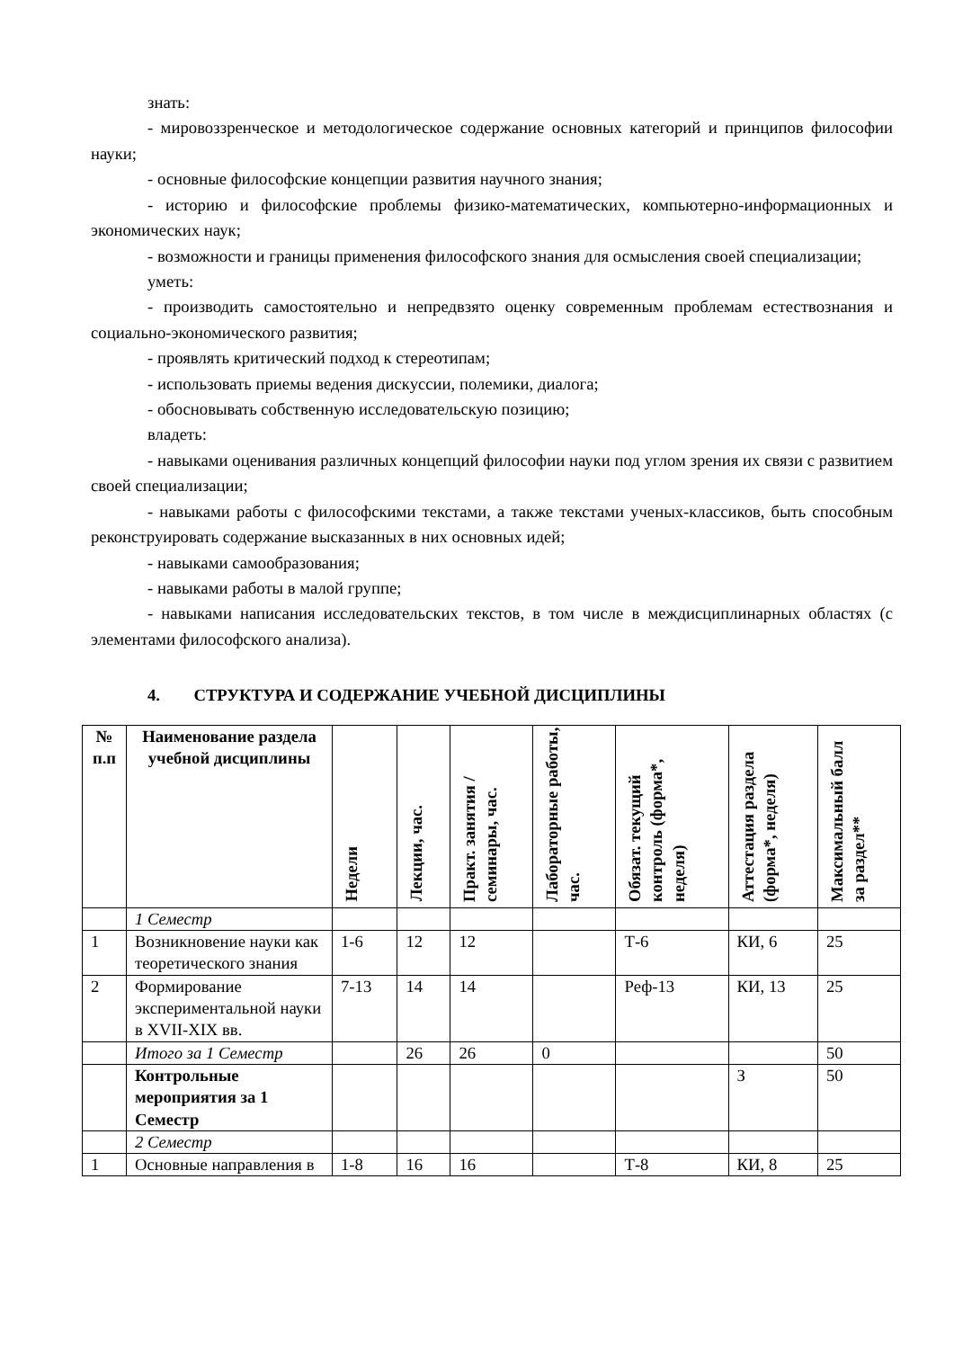знать:
- мировоззренческое и методологическое содержание основных категорий и принципов философии науки;
- основные философские концепции развития научного знания;
- историю и философские проблемы физико-математических, компьютерно-информационных и экономических наук;
- возможности и границы применения философского знания для осмысления своей специализации;
уметь:
- производить самостоятельно и непредвзято оценку современным проблемам естествознания и социально-экономического развития;
- проявлять критический подход к стереотипам;
- использовать приемы ведения дискуссии, полемики, диалога;
- обосновывать собственную исследовательскую позицию;
владеть:
- навыками оценивания различных концепций философии науки под углом зрения их связи с развитием своей специализации;
- навыками работы с философскими текстами, а также текстами ученых-классиков, быть способным реконструировать содержание высказанных в них основных идей;
- навыками самообразования;
- навыками работы в малой группе;
- навыками написания исследовательских текстов, в том числе в междисциплинарных областях (с элементами философского анализа).
4. СТРУКТУРА И СОДЕРЖАНИЕ УЧЕБНОЙ ДИСЦИПЛИНЫ
| № п.п | Наименование раздела учебной дисциплины | Недели | Лекции, час. | Практ. занятия / семинары, час. | Лабораторные работы, час. | Обязат. текущий контроль (форма*, неделя) | Аттестация раздела (форма*, неделя) | Максимальный балл за раздел** |
| --- | --- | --- | --- | --- | --- | --- | --- | --- |
| | 1 Семестр | | | | | | | |
| 1 | Возникновение науки как теоретического знания | 1-6 | 12 | 12 | | Т-6 | КИ, 6 | 25 |
| 2 | Формирование экспериментальной науки в XVII-XIX вв. | 7-13 | 14 | 14 | | Реф-13 | КИ, 13 | 25 |
| | Итого за 1 Семестр | | 26 | 26 | 0 | | | 50 |
| | Контрольные мероприятия за 1 Семестр | | | | | | З | 50 |
| | 2 Семестр | | | | | | | |
| 1 | Основные направления в | 1-8 | 16 | 16 | | Т-8 | КИ, 8 | 25 |